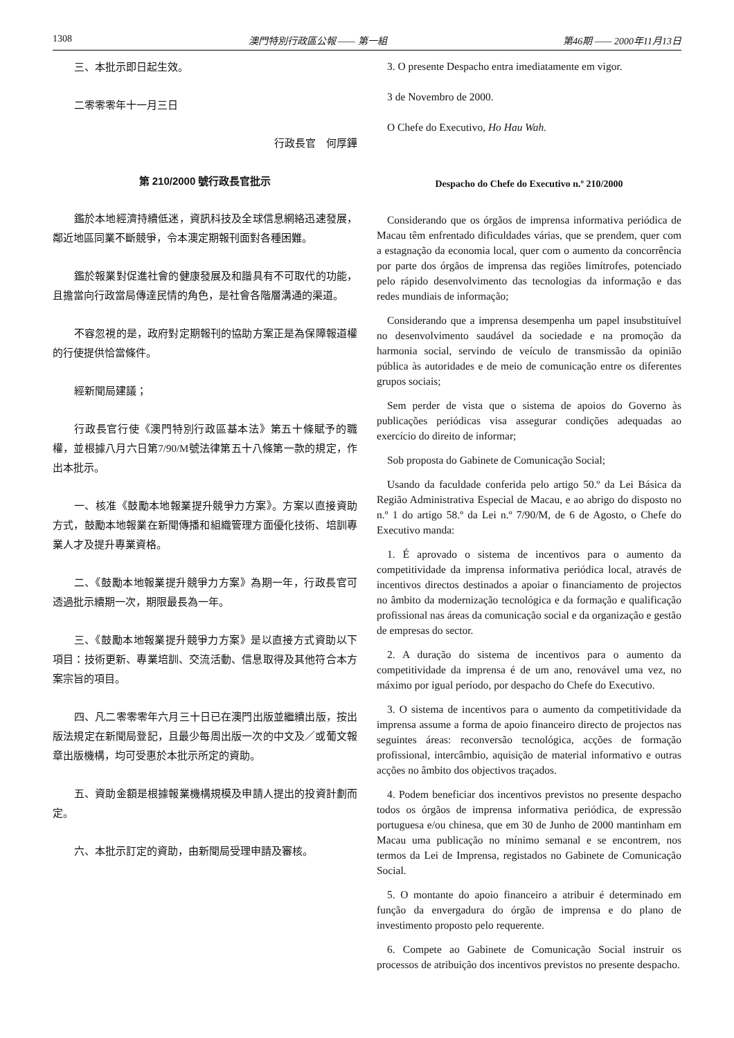1308 澳門特別行政區公報 —— 第一組 第46期 —— 2000年11月13日
三、本批示即日起生效。
二零零零年十一月三日
行政長官　何厚鏵
第 210/2000 號行政長官批示
鑑於本地經濟持續低迷，資訊科技及全球信息網絡迅速發展，鄰近地區同業不斷競爭，令本澳定期報刊面對各種困難。
鑑於報業對促進社會的健康發展及和諧具有不可取代的功能，且擔當向行政當局傳達民情的角色，是社會各階層溝通的渠道。
不容忽視的是，政府對定期報刊的協助方案正是為保障報道權的行使提供恰當條件。
經新聞局建議；
行政長官行使《澳門特別行政區基本法》第五十條賦予的職權，並根據八月六日第7/90/M號法律第五十八條第一款的規定，作出本批示。
一、核准《鼓勵本地報業提升競爭力方案》。方案以直接資助方式，鼓勵本地報業在新聞傳播和組織管理方面優化技術、培訓專業人才及提升專業資格。
二、《鼓勵本地報業提升競爭力方案》為期一年，行政長官可透過批示續期一次，期限最長為一年。
三、《鼓勵本地報業提升競爭力方案》是以直接方式資助以下項目：技術更新、專業培訓、交流活動、信息取得及其他符合本方案宗旨的項目。
四、凡二零零零年六月三十日已在澳門出版並繼續出版，按出版法規定在新聞局登記，且最少每周出版一次的中文及／或葡文報章出版機構，均可受惠於本批示所定的資助。
五、資助金額是根據報業機構規模及申請人提出的投資計劃而定。
六、本批示訂定的資助，由新聞局受理申請及審核。
3. O presente Despacho entra imediatamente em vigor.
3 de Novembro de 2000.
O Chefe do Executivo, Ho Hau Wah.
Despacho do Chefe do Executivo n.º 210/2000
Considerando que os órgãos de imprensa informativa periódica de Macau têm enfrentado dificuldades várias, que se prendem, quer com a estagnação da economia local, quer com o aumento da concorrência por parte dos órgãos de imprensa das regiões limítrofes, potenciado pelo rápido desenvolvimento das tecnologias da informação e das redes mundiais de informação;
Considerando que a imprensa desempenha um papel insubstituível no desenvolvimento saudável da sociedade e na promoção da harmonia social, servindo de veículo de transmissão da opinião pública às autoridades e de meio de comunicação entre os diferentes grupos sociais;
Sem perder de vista que o sistema de apoios do Governo às publicações periódicas visa assegurar condições adequadas ao exercício do direito de informar;
Sob proposta do Gabinete de Comunicação Social;
Usando da faculdade conferida pelo artigo 50.º da Lei Básica da Região Administrativa Especial de Macau, e ao abrigo do disposto no n.º 1 do artigo 58.º da Lei n.º 7/90/M, de 6 de Agosto, o Chefe do Executivo manda:
1. É aprovado o sistema de incentivos para o aumento da competitividade da imprensa informativa periódica local, através de incentivos directos destinados a apoiar o financiamento de projectos no âmbito da modernização tecnológica e da formação e qualificação profissional nas áreas da comunicação social e da organização e gestão de empresas do sector.
2. A duração do sistema de incentivos para o aumento da competitividade da imprensa é de um ano, renovável uma vez, no máximo por igual período, por despacho do Chefe do Executivo.
3. O sistema de incentivos para o aumento da competitividade da imprensa assume a forma de apoio financeiro directo de projectos nas seguintes áreas: reconversão tecnológica, acções de formação profissional, intercâmbio, aquisição de material informativo e outras acções no âmbito dos objectivos traçados.
4. Podem beneficiar dos incentivos previstos no presente despacho todos os órgãos de imprensa informativa periódica, de expressão portuguesa e/ou chinesa, que em 30 de Junho de 2000 mantinham em Macau uma publicação no mínimo semanal e se encontrem, nos termos da Lei de Imprensa, registados no Gabinete de Comunicação Social.
5. O montante do apoio financeiro a atribuir é determinado em função da envergadura do órgão de imprensa e do plano de investimento proposto pelo requerente.
6. Compete ao Gabinete de Comunicação Social instruir os processos de atribuição dos incentivos previstos no presente despacho.